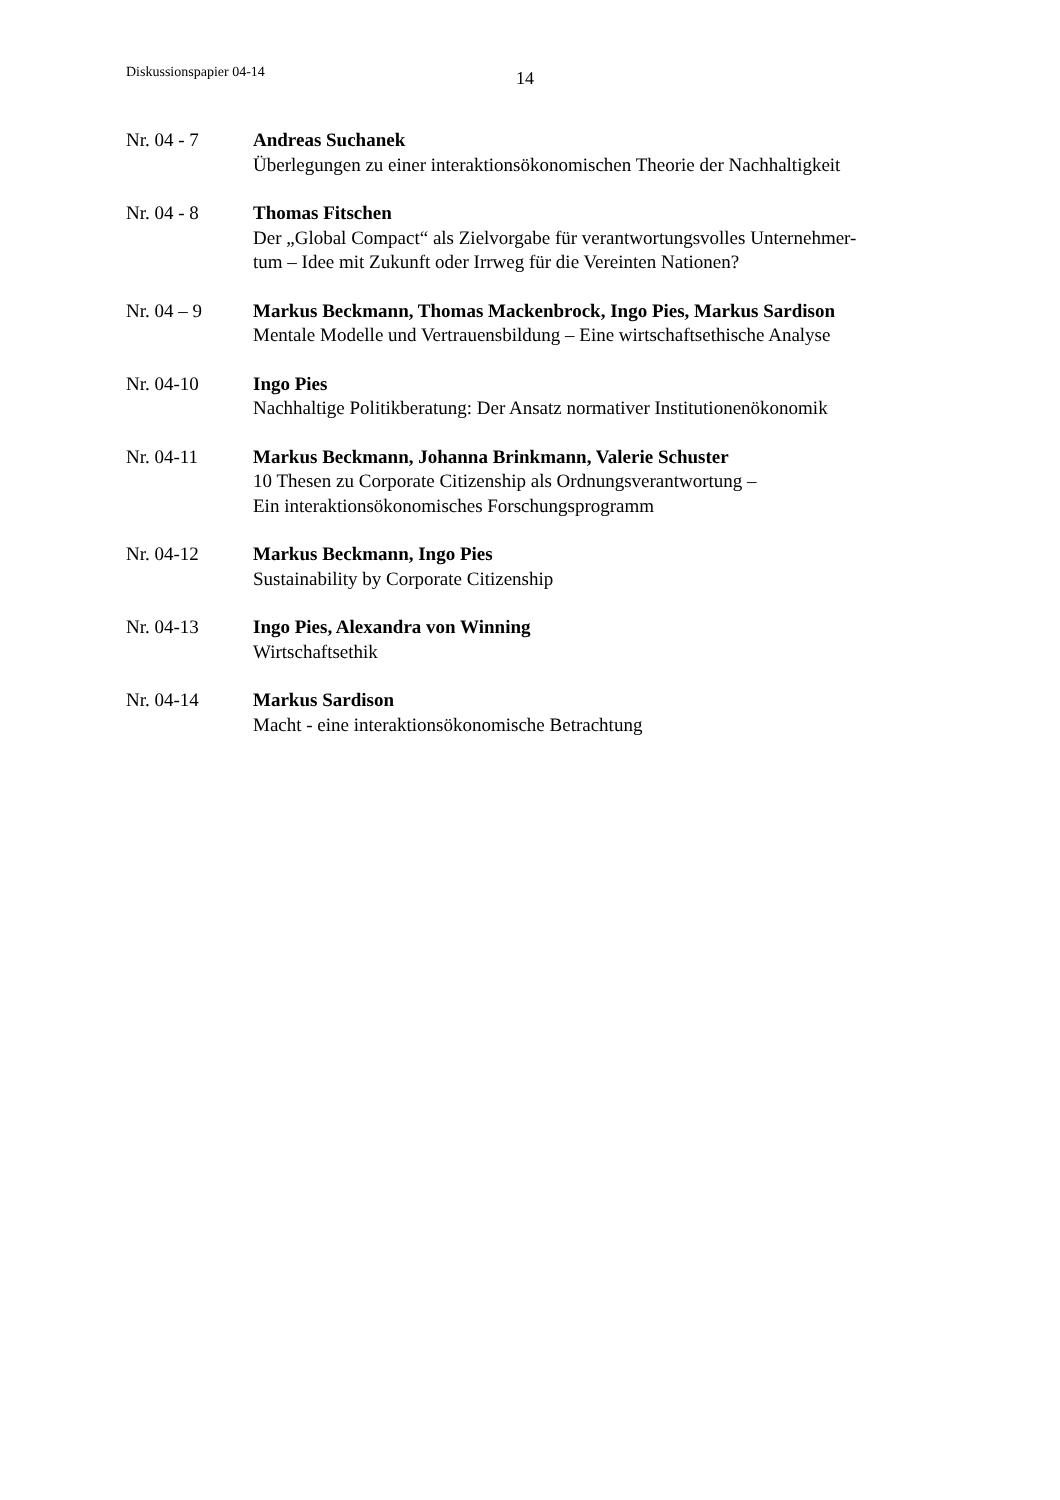Diskussionspapier 04-14 14
Nr. 04 - 7 Andreas Suchanek
Überlegungen zu einer interaktionsökonomischen Theorie der Nachhaltigkeit
Nr. 04 - 8 Thomas Fitschen
Der „Global Compact“ als Zielvorgabe für verantwortungsvolles Unternehmer-
tum – Idee mit Zukunft oder Irrweg für die Vereinten Nationen?
Nr. 04 – 9 Markus Beckmann, Thomas Mackenbrock, Ingo Pies, Markus Sardison
Mentale Modelle und Vertrauensbildung – Eine wirtschaftsethische Analyse
Nr. 04-10 Ingo Pies
Nachhaltige Politikberatung: Der Ansatz normativer Institutionenökonomik
Nr. 04-11 Markus Beckmann, Johanna Brinkmann, Valerie Schuster
10 Thesen zu Corporate Citizenship als Ordnungsverantwortung –
Ein interaktionsökonomisches Forschungsprogramm
Nr. 04-12 Markus Beckmann, Ingo Pies
Sustainability by Corporate Citizenship
Nr. 04-13 Ingo Pies, Alexandra von Winning
Wirtschaftsethik
Nr. 04-14 Markus Sardison
Macht - eine interaktionsökonomische Betrachtung